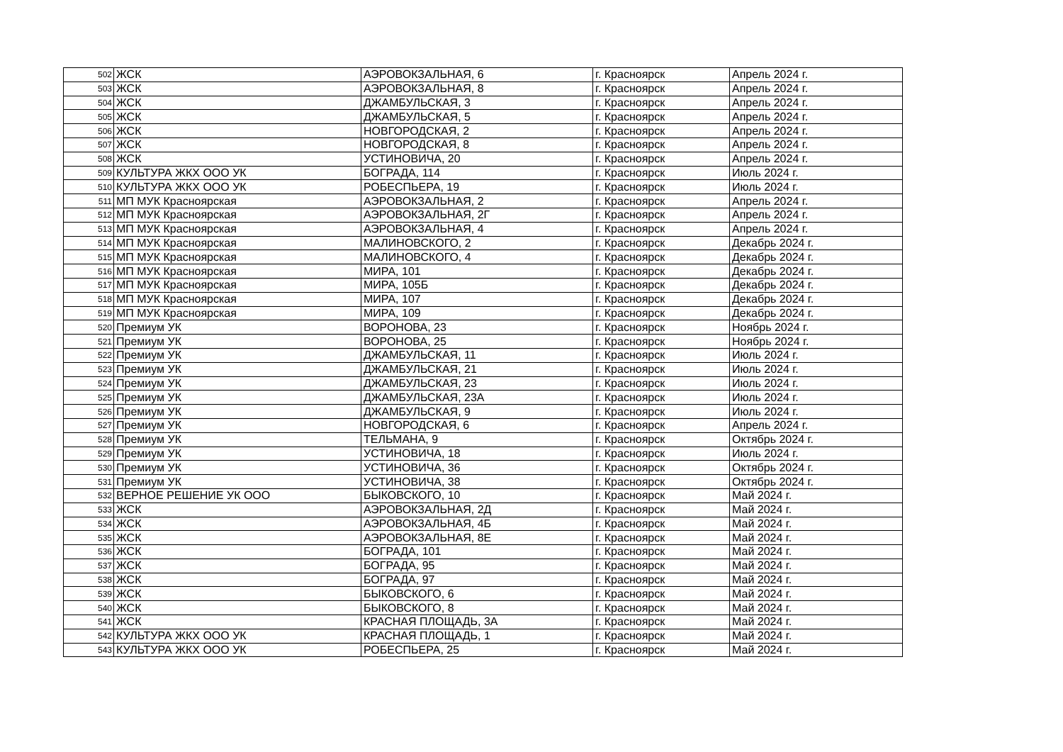| 502 | ЖСК | АЭРОВОКЗАЛЬНАЯ, 6 | г. Красноярск | Апрель 2024 г. |
| 503 | ЖСК | АЭРОВОКЗАЛЬНАЯ, 8 | г. Красноярск | Апрель 2024 г. |
| 504 | ЖСК | ДЖАМБУЛЬСКАЯ, 3 | г. Красноярск | Апрель 2024 г. |
| 505 | ЖСК | ДЖАМБУЛЬСКАЯ, 5 | г. Красноярск | Апрель 2024 г. |
| 506 | ЖСК | НОВГОРОДСКАЯ, 2 | г. Красноярск | Апрель 2024 г. |
| 507 | ЖСК | НОВГОРОДСКАЯ, 8 | г. Красноярск | Апрель 2024 г. |
| 508 | ЖСК | УСТИНОВИЧА, 20 | г. Красноярск | Апрель 2024 г. |
| 509 | КУЛЬТУРА ЖКХ ООО УК | БОГРАДА, 114 | г. Красноярск | Июль 2024 г. |
| 510 | КУЛЬТУРА ЖКХ ООО УК | РОБЕСПЬЕРА, 19 | г. Красноярск | Июль 2024 г. |
| 511 | МП МУК Красноярская | АЭРОВОКЗАЛЬНАЯ, 2 | г. Красноярск | Апрель 2024 г. |
| 512 | МП МУК Красноярская | АЭРОВОКЗАЛЬНАЯ, 2Г | г. Красноярск | Апрель 2024 г. |
| 513 | МП МУК Красноярская | АЭРОВОКЗАЛЬНАЯ, 4 | г. Красноярск | Апрель 2024 г. |
| 514 | МП МУК Красноярская | МАЛИНОВСКОГО, 2 | г. Красноярск | Декабрь 2024 г. |
| 515 | МП МУК Красноярская | МАЛИНОВСКОГО, 4 | г. Красноярск | Декабрь 2024 г. |
| 516 | МП МУК Красноярская | МИРА, 101 | г. Красноярск | Декабрь 2024 г. |
| 517 | МП МУК Красноярская | МИРА, 105Б | г. Красноярск | Декабрь 2024 г. |
| 518 | МП МУК Красноярская | МИРА, 107 | г. Красноярск | Декабрь 2024 г. |
| 519 | МП МУК Красноярская | МИРА, 109 | г. Красноярск | Декабрь 2024 г. |
| 520 | Премиум УК | ВОРОНОВА, 23 | г. Красноярск | Ноябрь 2024 г. |
| 521 | Премиум УК | ВОРОНОВА, 25 | г. Красноярск | Ноябрь 2024 г. |
| 522 | Премиум УК | ДЖАМБУЛЬСКАЯ, 11 | г. Красноярск | Июль 2024 г. |
| 523 | Премиум УК | ДЖАМБУЛЬСКАЯ, 21 | г. Красноярск | Июль 2024 г. |
| 524 | Премиум УК | ДЖАМБУЛЬСКАЯ, 23 | г. Красноярск | Июль 2024 г. |
| 525 | Премиум УК | ДЖАМБУЛЬСКАЯ, 23А | г. Красноярск | Июль 2024 г. |
| 526 | Премиум УК | ДЖАМБУЛЬСКАЯ, 9 | г. Красноярск | Июль 2024 г. |
| 527 | Премиум УК | НОВГОРОДСКАЯ, 6 | г. Красноярск | Апрель 2024 г. |
| 528 | Премиум УК | ТЕЛЬМАНА, 9 | г. Красноярск | Октябрь 2024 г. |
| 529 | Премиум УК | УСТИНОВИЧА, 18 | г. Красноярск | Июль 2024 г. |
| 530 | Премиум УК | УСТИНОВИЧА, 36 | г. Красноярск | Октябрь 2024 г. |
| 531 | Премиум УК | УСТИНОВИЧА, 38 | г. Красноярск | Октябрь 2024 г. |
| 532 | ВЕРНОЕ РЕШЕНИЕ УК ООО | БЫКОВСКОГО, 10 | г. Красноярск | Май 2024 г. |
| 533 | ЖСК | АЭРОВОКЗАЛЬНАЯ, 2Д | г. Красноярск | Май 2024 г. |
| 534 | ЖСК | АЭРОВОКЗАЛЬНАЯ, 4Б | г. Красноярск | Май 2024 г. |
| 535 | ЖСК | АЭРОВОКЗАЛЬНАЯ, 8Е | г. Красноярск | Май 2024 г. |
| 536 | ЖСК | БОГРАДА, 101 | г. Красноярск | Май 2024 г. |
| 537 | ЖСК | БОГРАДА, 95 | г. Красноярск | Май 2024 г. |
| 538 | ЖСК | БОГРАДА, 97 | г. Красноярск | Май 2024 г. |
| 539 | ЖСК | БЫКОВСКОГО, 6 | г. Красноярск | Май 2024 г. |
| 540 | ЖСК | БЫКОВСКОГО, 8 | г. Красноярск | Май 2024 г. |
| 541 | ЖСК | КРАСНАЯ ПЛОЩАДЬ, 3А | г. Красноярск | Май 2024 г. |
| 542 | КУЛЬТУРА ЖКХ ООО УК | КРАСНАЯ ПЛОЩАДЬ, 1 | г. Красноярск | Май 2024 г. |
| 543 | КУЛЬТУРА ЖКХ ООО УК | РОБЕСПЬЕРА, 25 | г. Красноярск | Май 2024 г. |